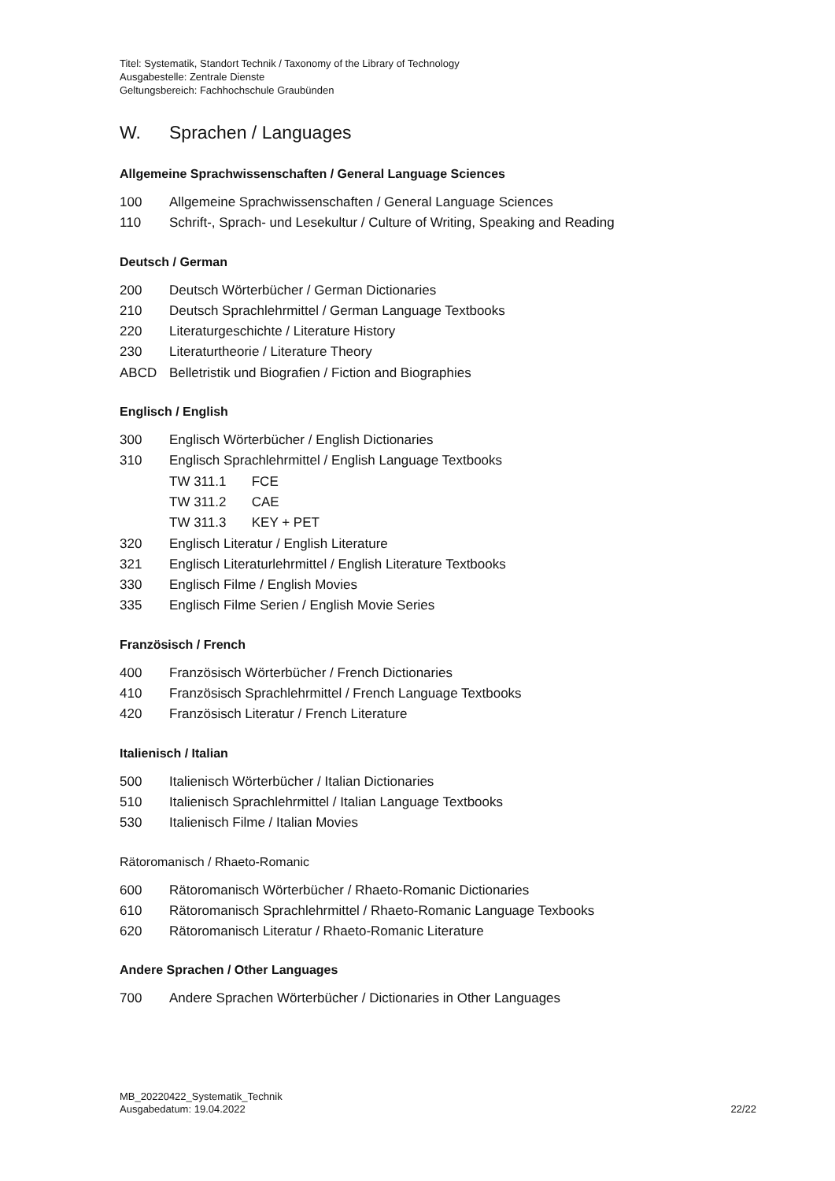Titel: Systematik, Standort Technik / Taxonomy of the Library of Technology
Ausgabestelle: Zentrale Dienste
Geltungsbereich: Fachhochschule Graubünden
W. Sprachen / Languages
Allgemeine Sprachwissenschaften / General Language Sciences
100 Allgemeine Sprachwissenschaften / General Language Sciences
110 Schrift-, Sprach- und Lesekultur / Culture of Writing, Speaking and Reading
Deutsch / German
200 Deutsch Wörterbücher / German Dictionaries
210 Deutsch Sprachlehrmittel / German Language Textbooks
220 Literaturgeschichte / Literature History
230 Literaturtheorie / Literature Theory
ABCD Belletristik und Biografien / Fiction and Biographies
Englisch / English
300 Englisch Wörterbücher / English Dictionaries
310 Englisch Sprachlehrmittel / English Language Textbooks
TW 311.1 FCE
TW 311.2 CAE
TW 311.3 KEY + PET
320 Englisch Literatur / English Literature
321 Englisch Literaturlehrmittel / English Literature Textbooks
330 Englisch Filme / English Movies
335 Englisch Filme Serien / English Movie Series
Französisch / French
400 Französisch Wörterbücher / French Dictionaries
410 Französisch Sprachlehrmittel / French Language Textbooks
420 Französisch Literatur / French Literature
Italienisch / Italian
500 Italienisch Wörterbücher / Italian Dictionaries
510 Italienisch Sprachlehrmittel / Italian Language Textbooks
530 Italienisch Filme / Italian Movies
Rätoromanisch / Rhaeto-Romanic
600 Rätoromanisch Wörterbücher / Rhaeto-Romanic Dictionaries
610 Rätoromanisch Sprachlehrmittel / Rhaeto-Romanic Language Texbooks
620 Rätoromanisch Literatur / Rhaeto-Romanic Literature
Andere Sprachen / Other Languages
700 Andere Sprachen Wörterbücher / Dictionaries in Other Languages
MB_20220422_Systematik_Technik
Ausgabedatum: 19.04.2022
22/22